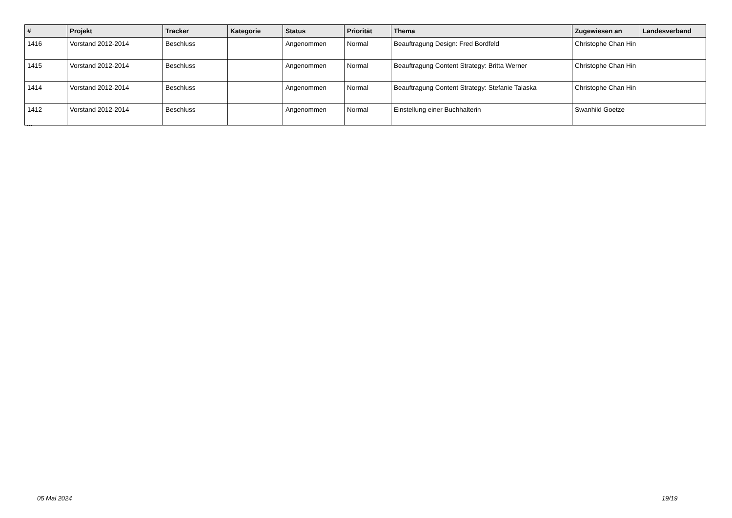| # | Projekt | Tracker | Kategorie | Status | Priorität | Thema | Zugewiesen an | Landesverband |
| --- | --- | --- | --- | --- | --- | --- | --- | --- |
| 1416 | Vorstand 2012-2014 | Beschluss | | Angenommen | Normal | Beauftragung Design: Fred Bordfeld | Christophe Chan Hin | |
| 1415 | Vorstand 2012-2014 | Beschluss | | Angenommen | Normal | Beauftragung Content Strategy: Britta Werner | Christophe Chan Hin | |
| 1414 | Vorstand 2012-2014 | Beschluss | | Angenommen | Normal | Beauftragung Content Strategy: Stefanie Talaska | Christophe Chan Hin | |
| 1412 | Vorstand 2012-2014 | Beschluss | | Angenommen | Normal | Einstellung einer Buchhalterin | Swanhild Goetze | |
...
05 Mai 2024 19/19